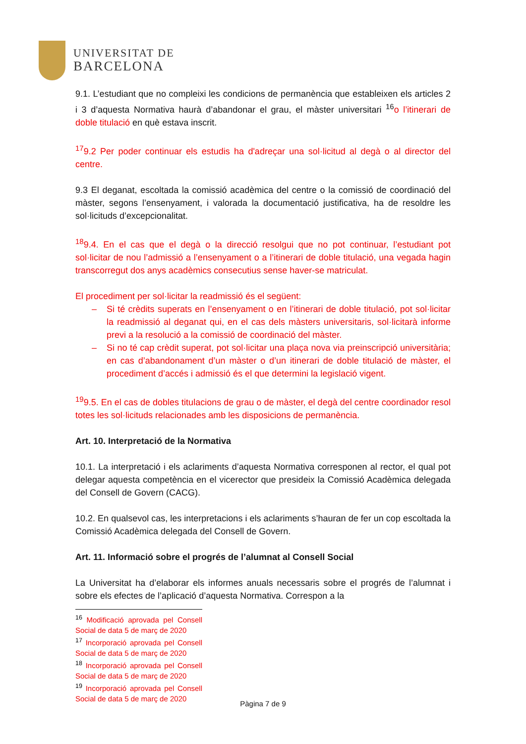UNIVERSITAT DE
BARCELONA
9.1. L’estudiant que no compleixi les condicions de permanència que estableixen els articles 2 i 3 d’aquesta Normativa haurà d’abandonar el grau, el màster universitari <sup>16</sup>o l’itinerari de doble titulació en què estava inscrit.
<sup>17</sup> 9.2 Per poder continuar els estudis ha d'adreçar una sol·licitud al degà o al director del centre.
9.3 El deganat, escoltada la comissió acadèmica del centre o la comissió de coordinació del màster, segons l’ensenyament, i valorada la documentació justificativa, ha de resoldre les sol·licituds d’excepcionalitat.
<sup>18</sup> 9.4. En el cas que el degà o la direcció resolgui que no pot continuar, l’estudiant pot sol·licitar de nou l’admissió a l’ensenyament o a l’itinerari de doble titulació, una vegada hagin transcorregut dos anys acadèmics consecutius sense haver-se matriculat.
El procediment per sol·licitar la readmissió és el següent:
– Si té crèdits superats en l’ensenyament o en l’itinerari de doble titulació, pot sol·licitar la readmissió al deganat qui, en el cas dels màsters universitaris, sol·licitarà informe previ a la resolució a la comissió de coordinació del màster.
– Si no té cap crèdit superat, pot sol·licitar una plaça nova via preinscripció universitària; en cas d’abandonament d’un màster o d’un itinerari de doble titulació de màster, el procediment d’accés i admissió és el que determini la legislació vigent.
<sup>19</sup> 9.5. En el cas de dobles titulacions de grau o de màster, el degà del centre coordinador resol totes les sol·licituds relacionades amb les disposicions de permanència.
Art. 10. Interpretació de la Normativa
10.1. La interpretació i els aclariments d’aquesta Normativa corresponen al rector, el qual pot delegar aquesta competència en el vicerector que presideix la Comissió Acadèmica delegada del Consell de Govern (CACG).
10.2. En qualsevol cas, les interpretacions i els aclariments s’hauran de fer un cop escoltada la Comissió Acadèmica delegada del Consell de Govern.
Art. 11. Informació sobre el progrés de l’alumnat al Consell Social
La Universitat ha d’elaborar els informes anuals necessaris sobre el progrés de l’alumnat i sobre els efectes de l’aplicació d’aquesta Normativa. Correspon a la
<sup>16</sup> Modificació aprovada pel Consell Social de data 5 de març de 2020
<sup>17</sup> Incorporació aprovada pel Consell Social de data 5 de març de 2020
<sup>18</sup> Incorporació aprovada pel Consell Social de data 5 de març de 2020
<sup>19</sup> Incorporació aprovada pel Consell Social de data 5 de març de 2020
Pàgina 7 de 9